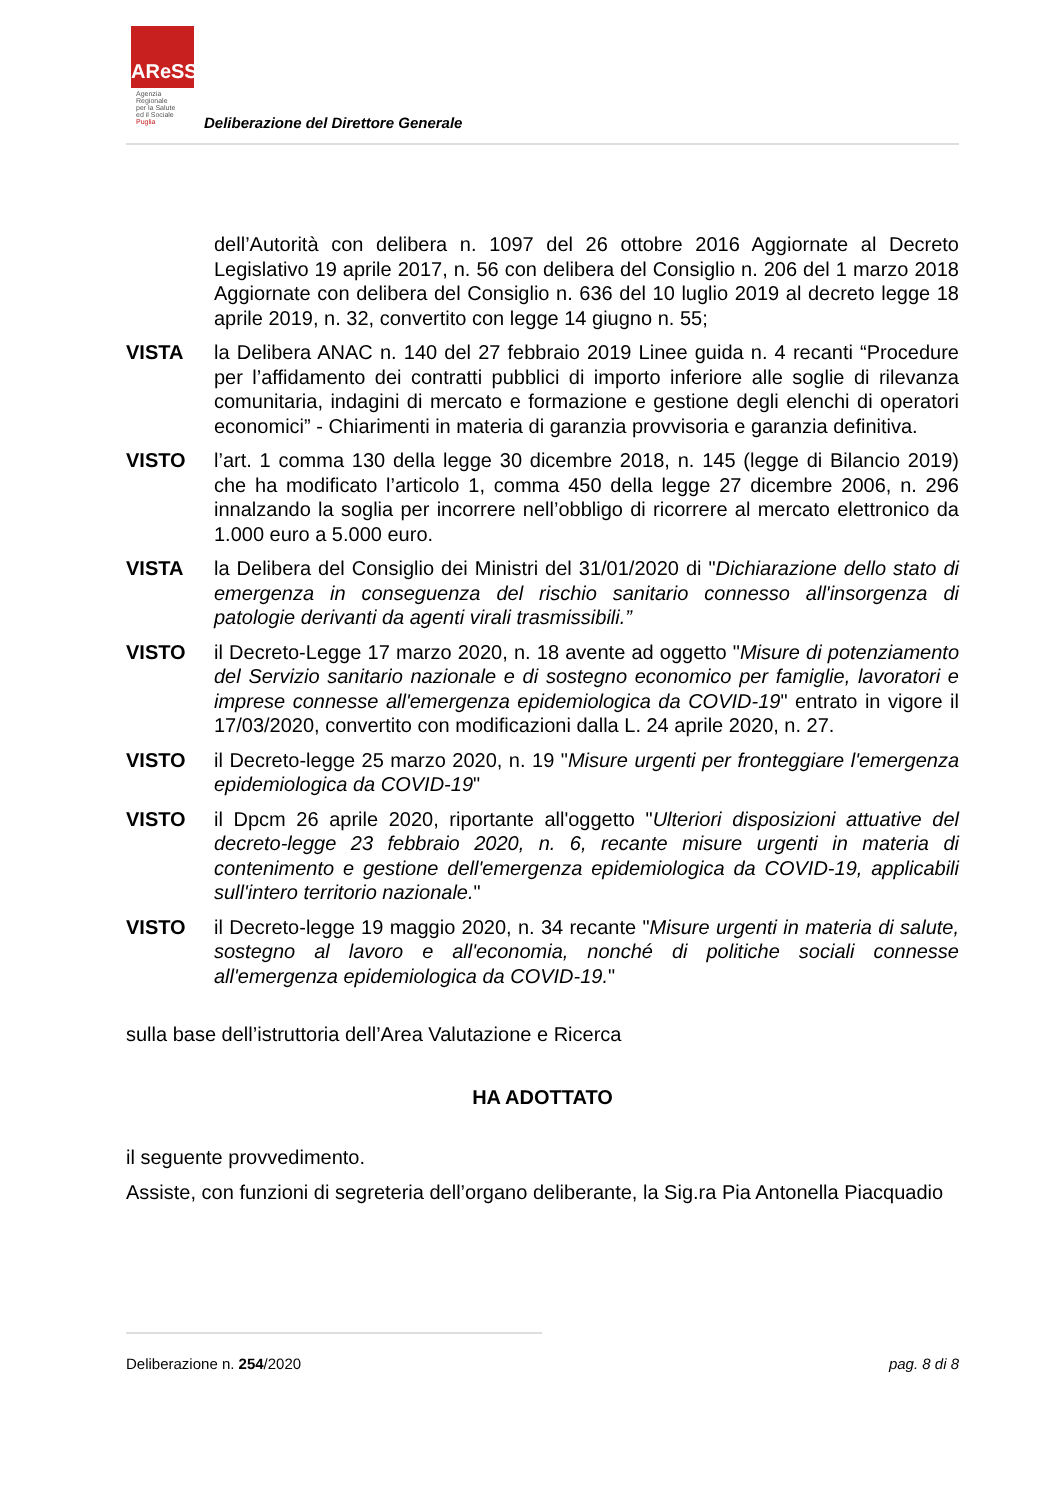AReSS
Agenzia
Regionale
per la Salute
ed il Sociale
Puglia
Deliberazione del Direttore Generale
dell’Autorità con delibera n. 1097 del 26 ottobre 2016 Aggiornate al Decreto Legislativo 19 aprile 2017, n. 56 con delibera del Consiglio n. 206 del 1 marzo 2018 Aggiornate con delibera del Consiglio n. 636 del 10 luglio 2019 al decreto legge 18 aprile 2019, n. 32, convertito con legge 14 giugno n. 55;
VISTA la Delibera ANAC n. 140 del 27 febbraio 2019 Linee guida n. 4 recanti “Procedure per l’affidamento dei contratti pubblici di importo inferiore alle soglie di rilevanza comunitaria, indagini di mercato e formazione e gestione degli elenchi di operatori economici” - Chiarimenti in materia di garanzia provvisoria e garanzia definitiva.
VISTO l’art. 1 comma 130 della legge 30 dicembre 2018, n. 145 (legge di Bilancio 2019) che ha modificato l’articolo 1, comma 450 della legge 27 dicembre 2006, n. 296 innalzando la soglia per incorrere nell’obbligo di ricorrere al mercato elettronico da 1.000 euro a 5.000 euro.
VISTA la Delibera del Consiglio dei Ministri del 31/01/2020 di "Dichiarazione dello stato di emergenza in conseguenza del rischio sanitario connesso all'insorgenza di patologie derivanti da agenti virali trasmissibili.”
VISTO il Decreto-Legge 17 marzo 2020, n. 18 avente ad oggetto "Misure di potenziamento del Servizio sanitario nazionale e di sostegno economico per famiglie, lavoratori e imprese connesse all'emergenza epidemiologica da COVID-19" entrato in vigore il 17/03/2020, convertito con modificazioni dalla L. 24 aprile 2020, n. 27.
VISTO il Decreto-legge 25 marzo 2020, n. 19 "Misure urgenti per fronteggiare l'emergenza epidemiologica da COVID-19"
VISTO il Dpcm 26 aprile 2020, riportante all'oggetto "Ulteriori disposizioni attuative del decreto-legge 23 febbraio 2020, n. 6, recante misure urgenti in materia di contenimento e gestione dell'emergenza epidemiologica da COVID-19, applicabili sull'intero territorio nazionale."
VISTO il Decreto-legge 19 maggio 2020, n. 34 recante "Misure urgenti in materia di salute, sostegno al lavoro e all'economia, nonché di politiche sociali connesse all'emergenza epidemiologica da COVID-19."
sulla base dell’istruttoria dell’Area Valutazione e Ricerca
HA ADOTTATO
il seguente provvedimento.
Assiste, con funzioni di segreteria dell’organo deliberante, la Sig.ra Pia Antonella Piacquadio
Deliberazione n. 254/2020 pag. 8 di 8